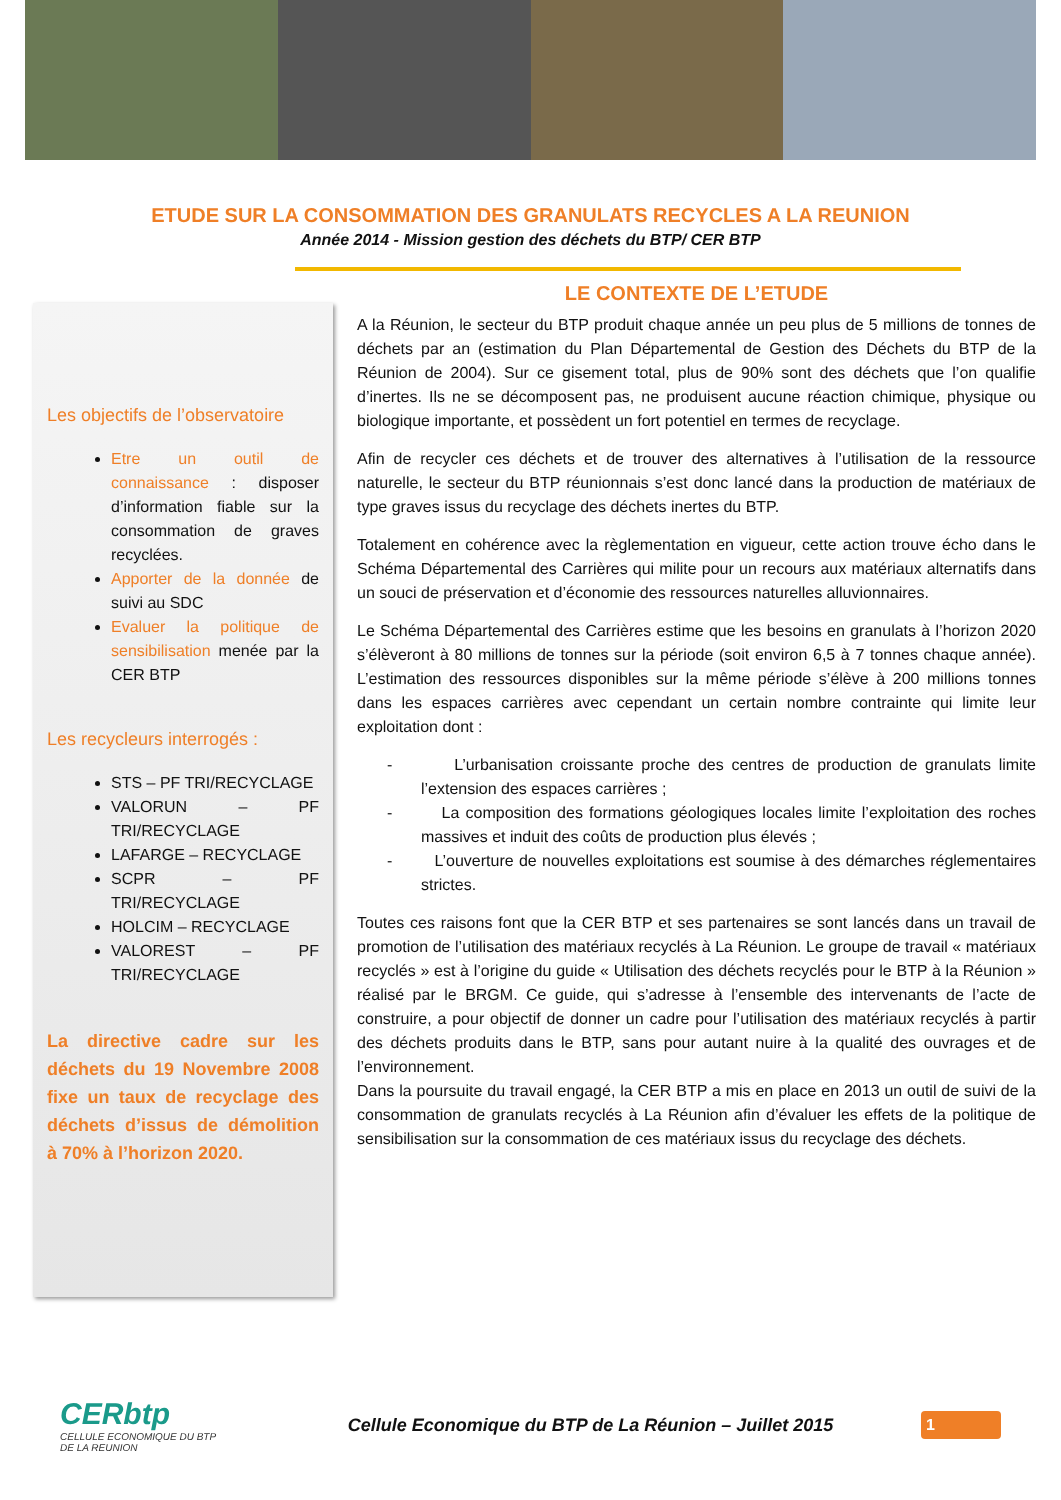ETUDE SUR LA CONSOMMATION DES GRANULATS RECYCLES A LA REUNION
Année 2014 - Mission gestion des déchets du BTP/ CER BTP
Les objectifs de l’observatoire
Etre un outil de connaissance : disposer d’information fiable sur la consommation de graves recyclées.
Apporter de la donnée de suivi au SDC
Evaluer la politique de sensibilisation menée par la CER BTP
Les recycleurs interrogés :
STS – PF TRI/RECYCLAGE
VALORUN – PF TRI/RECYCLAGE
LAFARGE – RECYCLAGE
SCPR – PF TRI/RECYCLAGE
HOLCIM – RECYCLAGE
VALOREST – PF TRI/RECYCLAGE
La directive cadre sur les déchets du 19 Novembre 2008 fixe un taux de recyclage des déchets d’issus de démolition à 70% à l’horizon 2020.
LE CONTEXTE DE L’ETUDE
A la Réunion, le secteur du BTP produit chaque année un peu plus de 5 millions de tonnes de déchets par an (estimation du Plan Départemental de Gestion des Déchets du BTP de la Réunion de 2004). Sur ce gisement total, plus de 90% sont des déchets que l’on qualifie d’inertes. Ils ne se décomposent pas, ne produisent aucune réaction chimique, physique ou biologique importante, et possèdent un fort potentiel en termes de recyclage.
Afin de recycler ces déchets et de trouver des alternatives à l’utilisation de la ressource naturelle, le secteur du BTP réunionnais s’est donc lancé dans la production de matériaux de type graves issus du recyclage des déchets inertes du BTP.
Totalement en cohérence avec la règlementation en vigueur, cette action trouve écho dans le Schéma Départemental des Carrières qui milite pour un recours aux matériaux alternatifs dans un souci de préservation et d’économie des ressources naturelles alluvionnaires.
Le Schéma Départemental des Carrières estime que les besoins en granulats à l’horizon 2020 s’élèveront à 80 millions de tonnes sur la période (soit environ 6,5 à 7 tonnes chaque année). L’estimation des ressources disponibles sur la même période s’élève à 200 millions tonnes dans les espaces carrières avec cependant un certain nombre contrainte qui limite leur exploitation dont :
- L’urbanisation croissante proche des centres de production de granulats limite l’extension des espaces carrières ;
- La composition des formations géologiques locales limite l’exploitation des roches massives et induit des coûts de production plus élevés ;
- L’ouverture de nouvelles exploitations est soumise à des démarches réglementaires strictes.
Toutes ces raisons font que la CER BTP et ses partenaires se sont lancés dans un travail de promotion de l’utilisation des matériaux recyclés à La Réunion. Le groupe de travail « matériaux recyclés » est à l’origine du guide « Utilisation des déchets recyclés pour le BTP à la Réunion » réalisé par le BRGM. Ce guide, qui s’adresse à l’ensemble des intervenants de l’acte de construire, a pour objectif de donner un cadre pour l’utilisation des matériaux recyclés à partir des déchets produits dans le BTP, sans pour autant nuire à la qualité des ouvrages et de l’environnement.
Dans la poursuite du travail engagé, la CER BTP a mis en place en 2013 un outil de suivi de la consommation de granulats recyclés à La Réunion afin d’évaluer les effets de la politique de sensibilisation sur la consommation de ces matériaux issus du recyclage des déchets.
CERbtp
CELLULE ECONOMIQUE DU BTP
DE LA REUNION
Cellule Economique du BTP de La Réunion – Juillet 2015
1